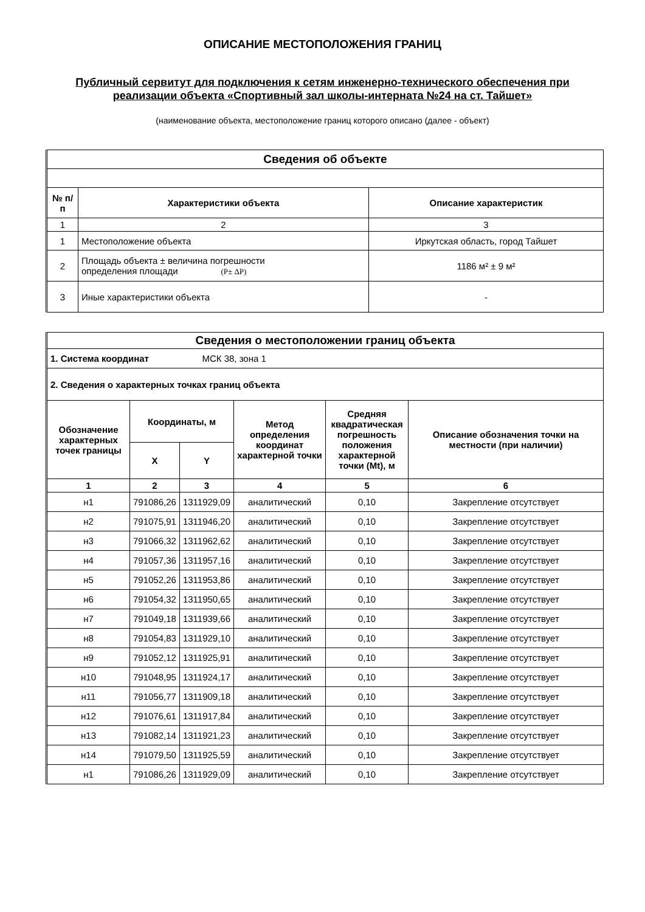ОПИСАНИЕ МЕСТОПОЛОЖЕНИЯ ГРАНИЦ
Публичный сервитут для подключения к сетям инженерно-технического обеспечения при реализации объекта «Спортивный зал школы-интерната №24 на ст. Тайшет»
(наименование объекта, местоположение границ которого описано (далее - объект)
| Сведения об объекте | | |
| --- | --- | --- |
| № п/п | Характеристики объекта | Описание характеристик |
| 1 | 2 | 3 |
| 1 | Местоположение объекта | Иркутская область, город Тайшет |
| 2 | Площадь объекта ± величина погрешности определения площади (P± ΔP) | 1186 м² ± 9 м² |
| 3 | Иные характеристики объекта | - |
| Сведения о местоположении границ объекта | | | | | |
| --- | --- | --- | --- | --- | --- |
| 1. Система координат МСК 38, зона 1 | | | | | |
| 2. Сведения о характерных точках границ объекта | | | | | |
| Обозначение характерных точек границы | Координаты, м | | Метод определения координат характерной точки | Средняя квадратическая погрешность положения характерной точки (Mt), м | Описание обозначения точки на местности (при наличии) |
| | X | Y | | | |
| 1 | 2 | 3 | 4 | 5 | 6 |
| н1 | 791086,26 | 1311929,09 | аналитический | 0,10 | Закрепление отсутствует |
| н2 | 791075,91 | 1311946,20 | аналитический | 0,10 | Закрепление отсутствует |
| н3 | 791066,32 | 1311962,62 | аналитический | 0,10 | Закрепление отсутствует |
| н4 | 791057,36 | 1311957,16 | аналитический | 0,10 | Закрепление отсутствует |
| н5 | 791052,26 | 1311953,86 | аналитический | 0,10 | Закрепление отсутствует |
| н6 | 791054,32 | 1311950,65 | аналитический | 0,10 | Закрепление отсутствует |
| н7 | 791049,18 | 1311939,66 | аналитический | 0,10 | Закрепление отсутствует |
| н8 | 791054,83 | 1311929,10 | аналитический | 0,10 | Закрепление отсутствует |
| н9 | 791052,12 | 1311925,91 | аналитический | 0,10 | Закрепление отсутствует |
| н10 | 791048,95 | 1311924,17 | аналитический | 0,10 | Закрепление отсутствует |
| н11 | 791056,77 | 1311909,18 | аналитический | 0,10 | Закрепление отсутствует |
| н12 | 791076,61 | 1311917,84 | аналитический | 0,10 | Закрепление отсутствует |
| н13 | 791082,14 | 1311921,23 | аналитический | 0,10 | Закрепление отсутствует |
| н14 | 791079,50 | 1311925,59 | аналитический | 0,10 | Закрепление отсутствует |
| н1 | 791086,26 | 1311929,09 | аналитический | 0,10 | Закрепление отсутствует |